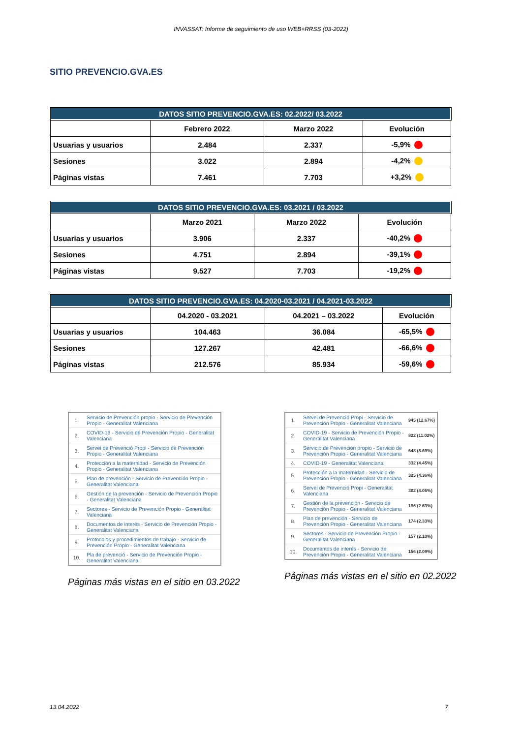INVASSAT: Informe de seguimiento de uso WEB+RRSS (03-2022)
SITIO PREVENCIO.GVA.ES
| DATOS SITIO PREVENCIO.GVA.ES: 02.2022/ 03.2022 | | | |
| --- | --- | --- | --- |
| | Febrero 2022 | Marzo 2022 | Evolución |
| Usuarias y usuarios | 2.484 | 2.337 | -5,9% |
| Sesiones | 3.022 | 2.894 | -4,2% |
| Páginas vistas | 7.461 | 7.703 | +3,2% |
| DATOS SITIO PREVENCIO.GVA.ES: 03.2021 / 03.2022 | | | |
| --- | --- | --- | --- |
| | Marzo 2021 | Marzo 2022 | Evolución |
| Usuarias y usuarios | 3.906 | 2.337 | -40,2% |
| Sesiones | 4.751 | 2.894 | -39,1% |
| Páginas vistas | 9.527 | 7.703 | -19,2% |
| DATOS SITIO PREVENCIO.GVA.ES: 04.2020-03.2021 / 04.2021-03.2022 | | | |
| --- | --- | --- | --- |
| | 04.2020 - 03.2021 | 04.2021 – 03.2022 | Evolución |
| Usuarias y usuarios | 104.463 | 36.084 | -65,5% |
| Sesiones | 127.267 | 42.481 | -66,6% |
| Páginas vistas | 212.576 | 85.934 | -59,6% |
| 1. | Servicio de Prevención propio - Servicio de Prevención Propio - Generalitat Valenciana |
| 2. | COVID-19 - Servicio de Prevención Propio - Generalitat Valenciana |
| 3. | Servei de Prevenció Propi - Servicio de Prevención Propio - Generalitat Valenciana |
| 4. | Protección a la maternidad - Servicio de Prevención Propio - Generalitat Valenciana |
| 5. | Plan de prevención - Servicio de Prevención Propio - Generalitat Valenciana |
| 6. | Gestión de la prevención - Servicio de Prevención Propio - Generalitat Valenciana |
| 7. | Sectores - Servicio de Prevención Propio - Generalitat Valenciana |
| 8. | Documentos de interés - Servicio de Prevención Propio - Generalitat Valenciana |
| 9. | Protocolos y procedimientos de trabajo - Servicio de Prevención Propio - Generalitat Valenciana |
| 10. | Pla de prevenció - Servicio de Prevención Propio - Generalitat Valenciana |
Páginas más vistas en el sitio en 03.2022
| 1. | Servei de Prevenció Propi - Servicio de Prevención Propio - Generalitat Valenciana | 945 (12.67%) |
| 2. | COVID-19 - Servicio de Prevención Propio - Generalitat Valenciana | 822 (11.02%) |
| 3. | Servicio de Prevención propio - Servicio de Prevención Propio - Generalitat Valenciana | 648 (8.69%) |
| 4. | COVID-19 - Generalitat Valenciana | 332 (4.45%) |
| 5. | Protección a la maternidad - Servicio de Prevención Propio - Generalitat Valenciana | 325 (4.36%) |
| 6. | Servei de Prevenció Propi - Generalitat Valenciana | 302 (4.05%) |
| 7. | Gestión de la prevención - Servicio de Prevención Propio - Generalitat Valenciana | 196 (2.63%) |
| 8. | Plan de prevención - Servicio de Prevención Propio - Generalitat Valenciana | 174 (2.33%) |
| 9. | Sectores - Servicio de Prevención Propio - Generalitat Valenciana | 157 (2.10%) |
| 10. | Documentos de interés - Servicio de Prevención Propio - Generalitat Valenciana | 156 (2.09%) |
Páginas más vistas en el sitio en 02.2022
13.04.2022 7